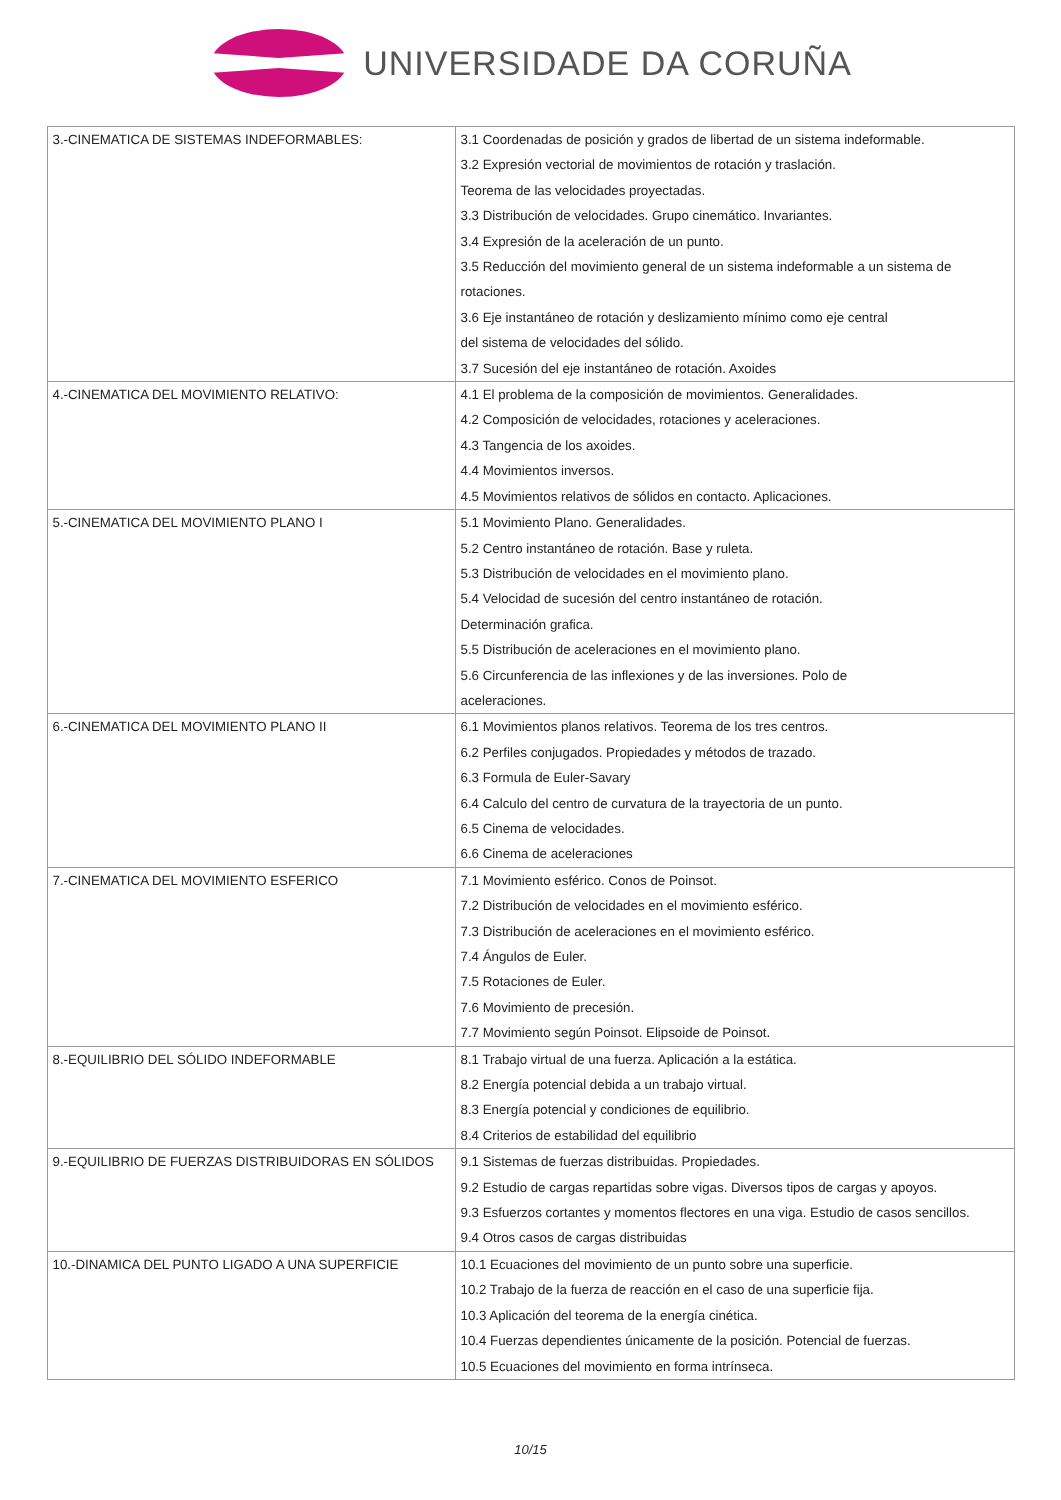UNIVERSIDADE DA CORUÑA
| 3.-CINEMATICA DE SISTEMAS INDEFORMABLES: | 3.1 Coordenadas de posición y grados de libertad de un sistema indeformable. 3.2 Expresión vectorial de movimientos de rotación y traslación. Teorema de las velocidades proyectadas. 3.3 Distribución de velocidades. Grupo cinemático. Invariantes. 3.4 Expresión de la aceleración de un punto. 3.5 Reducción del movimiento general de un sistema indeformable a un sistema de rotaciones. 3.6 Eje instantáneo de rotación y deslizamiento mínimo como eje central del sistema de velocidades del sólido. 3.7 Sucesión del eje instantáneo de rotación. Axoides |
| 4.-CINEMATICA DEL MOVIMIENTO RELATIVO: | 4.1 El problema de la composición de movimientos. Generalidades. 4.2 Composición de velocidades, rotaciones y aceleraciones. 4.3 Tangencia de los axoides. 4.4 Movimientos inversos. 4.5 Movimientos relativos de sólidos en contacto. Aplicaciones. |
| 5.-CINEMATICA DEL MOVIMIENTO PLANO I | 5.1 Movimiento Plano. Generalidades. 5.2 Centro instantáneo de rotación. Base y ruleta. 5.3 Distribución de velocidades en el movimiento plano. 5.4 Velocidad de sucesión del centro instantáneo de rotación. Determinación grafica. 5.5 Distribución de aceleraciones en el movimiento plano. 5.6 Circunferencia de las inflexiones y de las inversiones. Polo de aceleraciones. |
| 6.-CINEMATICA DEL MOVIMIENTO PLANO II | 6.1 Movimientos planos relativos. Teorema de los tres centros. 6.2 Perfiles conjugados. Propiedades y métodos de trazado. 6.3 Formula de Euler-Savary 6.4 Calculo del centro de curvatura de la trayectoria de un punto. 6.5 Cinema de velocidades. 6.6 Cinema de aceleraciones |
| 7.-CINEMATICA DEL MOVIMIENTO ESFERICO | 7.1 Movimiento esférico. Conos de Poinsot. 7.2 Distribución de velocidades en el movimiento esférico. 7.3 Distribución de aceleraciones en el movimiento esférico. 7.4 Ángulos de Euler. 7.5 Rotaciones de Euler. 7.6 Movimiento de precesión. 7.7 Movimiento según Poinsot. Elipsoide de Poinsot. |
| 8.-EQUILIBRIO DEL SÓLIDO INDEFORMABLE | 8.1 Trabajo virtual de una fuerza. Aplicación a la estática. 8.2 Energía potencial debida a un trabajo virtual. 8.3 Energía potencial y condiciones de equilibrio. 8.4 Criterios de estabilidad del equilibrio |
| 9.-EQUILIBRIO DE FUERZAS DISTRIBUIDORAS EN SÓLIDOS | 9.1 Sistemas de fuerzas distribuidas. Propiedades. 9.2 Estudio de cargas repartidas sobre vigas. Diversos tipos de cargas y apoyos. 9.3 Esfuerzos cortantes y momentos flectores en una viga. Estudio de casos sencillos. 9.4 Otros casos de cargas distribuidas |
| 10.-DINAMICA DEL PUNTO LIGADO A UNA SUPERFICIE | 10.1 Ecuaciones del movimiento de un punto sobre una superficie. 10.2 Trabajo de la fuerza de reacción en el caso de una superficie fija. 10.3 Aplicación del teorema de la energía cinética. 10.4 Fuerzas dependientes únicamente de la posición. Potencial de fuerzas. 10.5 Ecuaciones del movimiento en forma intrínseca. |
10/15